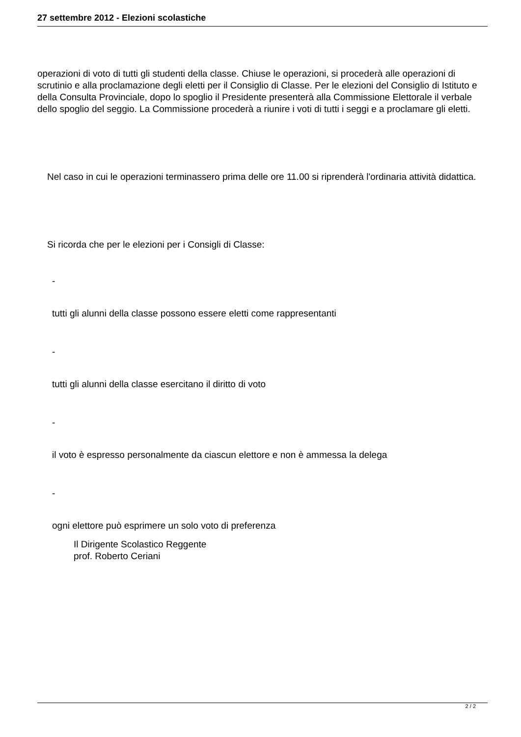27 settembre 2012 - Elezioni scolastiche
operazioni di voto di tutti gli studenti della classe. Chiuse le operazioni, si procederà alle operazioni di scrutinio e alla proclamazione degli eletti per il Consiglio di Classe. Per le elezioni del Consiglio di Istituto e della Consulta Provinciale, dopo lo spoglio il Presidente presenterà alla Commissione Elettorale il verbale dello spoglio del seggio. La Commissione procederà a riunire i voti di tutti i seggi e a proclamare gli eletti.
Nel caso in cui le operazioni terminassero prima delle ore 11.00 si riprenderà l'ordinaria attività didattica.
Si ricorda che per le elezioni per i Consigli di Classe:
-
tutti gli alunni della classe possono essere eletti come rappresentanti
-
tutti gli alunni della classe esercitano il diritto di voto
-
il voto è espresso personalmente da ciascun elettore e non è ammessa la delega
-
ogni elettore può esprimere un solo voto di preferenza
Il Dirigente Scolastico Reggente
prof. Roberto Ceriani
2 / 2